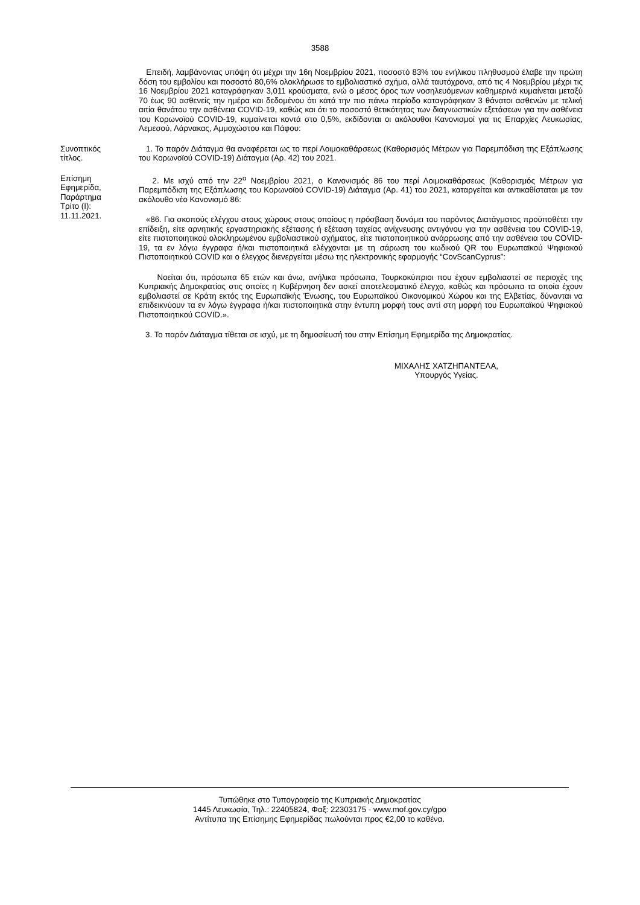3588
Επειδή, λαμβάνοντας υπόψη ότι μέχρι την 16η Νοεμβρίου 2021, ποσοστό 83% του ενήλικου πληθυσμού έλαβε την πρώτη δόση του εμβολίου και ποσοστό 80,6% ολοκλήρωσε το εμβολιαστικό σχήμα, αλλά ταυτόχρονα, από τις 4 Νοεμβρίου μέχρι τις 16 Νοεμβρίου 2021 καταγράφηκαν 3,011 κρούσματα, ενώ ο μέσος όρος των νοσηλευόμενων καθημερινά κυμαίνεται μεταξύ 70 έως 90 ασθενείς την ημέρα και δεδομένου ότι κατά την πιο πάνω περίοδο καταγράφηκαν 3 θάνατοι ασθενών με τελική αιτία θανάτου την ασθένεια COVID-19, καθώς και ότι το ποσοστό θετικότητας των διαγνωστικών εξετάσεων για την ασθένεια του Κορωνοϊού COVID-19, κυμαίνεται κοντά στο 0,5%, εκδίδονται οι ακόλουθοι Κανονισμοί για τις Επαρχίες Λευκωσίας, Λεμεσού, Λάρνακας, Αμμοχώστου και Πάφου:
Συνοπτικός
τίτλος.
1. Το παρόν Διάταγμα θα αναφέρεται ως το περί Λοιμοκαθάρσεως (Καθορισμός Μέτρων για Παρεμπόδιση της Εξάπλωσης του Κορωνοϊού COVID-19) Διάταγμα (Αρ. 42) του 2021.
Επίσημη
Εφημερίδα,
Παράρτημα
Τρίτο (Ι):
11.11.2021.
2. Με ισχύ από την 22<sup>α</sup> Νοεμβρίου 2021, ο Κανονισμός 86 του περί Λοιμοκαθάρσεως (Καθορισμός Μέτρων για Παρεμπόδιση της Εξάπλωσης του Κορωνοϊού COVID-19) Διάταγμα (Αρ. 41) του 2021, καταργείται και αντικαθίσταται με τον ακόλουθο νέο Κανονισμό 86:
«86. Για σκοπούς ελέγχου στους χώρους στους οποίους η πρόσβαση δυνάμει του παρόντος Διατάγματος προϋποθέτει την επίδειξη, είτε αρνητικής εργαστηριακής εξέτασης ή εξέταση ταχείας ανίχνευσης αντιγόνου για την ασθένεια του COVID-19, είτε πιστοποιητικού ολοκληρωμένου εμβολιαστικού σχήματος, είτε πιστοποιητικού ανάρρωσης από την ασθένεια του COVID-19, τα εν λόγω έγγραφα ή/και πιστοποιητικά ελέγχονται με τη σάρωση του κωδικού QR του Ευρωπαϊκού Ψηφιακού Πιστοποιητικού COVID και ο έλεγχος διενεργείται μέσω της ηλεκτρονικής εφαρμογής “CovScanCyprus”:
Νοείται ότι, πρόσωπα 65 ετών και άνω, ανήλικα πρόσωπα, Τουρκοκύπριοι που έχουν εμβολιαστεί σε περιοχές της Κυπριακής Δημοκρατίας στις οποίες η Κυβέρνηση δεν ασκεί αποτελεσματικό έλεγχο, καθώς και πρόσωπα τα οποία έχουν εμβολιαστεί σε Κράτη εκτός της Ευρωπαϊκής Ένωσης, του Ευρωπαϊκού Οικονομικού Χώρου και της Ελβετίας, δύνανται να επιδεικνύουν τα εν λόγω έγγραφα ή/και πιστοποιητικά στην έντυπη μορφή τους αντί στη μορφή του Ευρωπαϊκού Ψηφιακού Πιστοποιητικού COVID.».
3. Το παρόν Διάταγμα τίθεται σε ισχύ, με τη δημοσίευσή του στην Επίσημη Εφημερίδα της Δημοκρατίας.
ΜΙΧΑΛΗΣ ΧΑΤΖΗΠΑΝΤΕΛΑ,
Υπουργός Υγείας.
Τυπώθηκε στο Τυπογραφείο της Κυπριακής Δημοκρατίας
1445 Λευκωσία, Τηλ.: 22405824, Φαξ: 22303175 - www.mof.gov.cy/gpo
Αντίτυπα της Επίσημης Εφημερίδας πωλούνται προς €2,00 το καθένα.